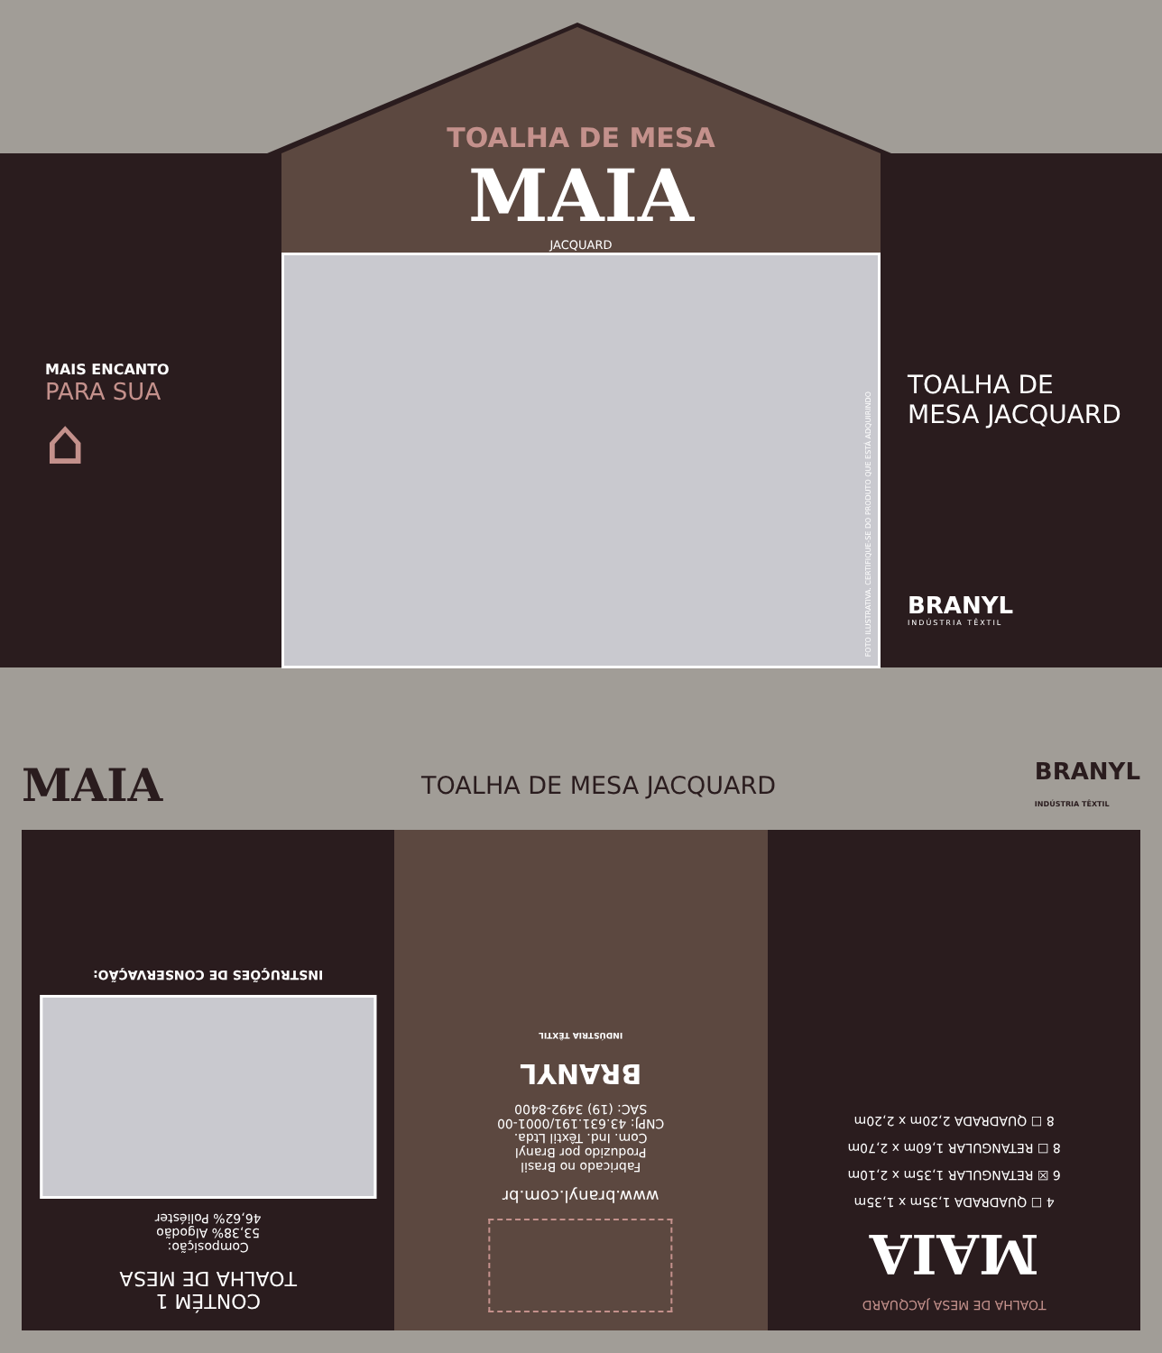TOALHA DE MESA
MAIA
JACQUARD
MAIS ENCANTO
PARA SUA
⌂
FOTO ILUSTRATIVA. CERTIFIQUE-SE DO PRODUTO QUE ESTÁ ADQUIRINDO
TOALHA DE
MESA JACQUARD
BRANYL
INDÚSTRIA TÊXTIL
MAIA TOALHA DE MESA JACQUARD BRANYL
INDÚSTRIA TÊXTIL
CONTÉM 1
TOALHA DE MESA
Composição:
53,38% Algodão
46,62% Poliéster
INSTRUÇÕES DE CONSERVAÇÃO:
www.branyl.com.br
Fabricado no Brasil
Produzido por Branyl
Com. Ind. Têxtil Ltda.
CNPJ: 43.631.191/0001-00
SAC: (19) 3492-8400
BRANYL
INDÚSTRIA TÊXTIL
TOALHA DE MESA JACQUARD
MAIA
4 ☐ QUADRADA 1,35m x 1,35m
6 ☒ RETANGULAR 1,35m x 2,10m
8 ☐ RETANGULAR 1,60m x 2,70m
8 ☐ QUADRADA 2,20m x 2,20m